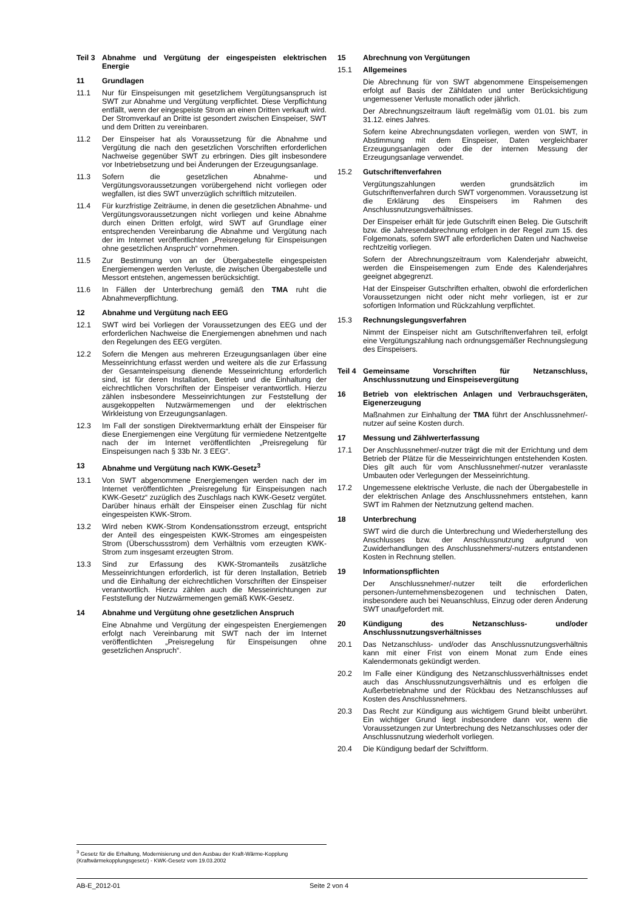Teil 3 Abnahme und Vergütung der eingespeisten elektrischen Energie
11 Grundlagen
11.1 Nur für Einspeisungen mit gesetzlichem Vergütungsanspruch ist SWT zur Abnahme und Vergütung verpflichtet. Diese Verpflichtung entfällt, wenn der eingespeiste Strom an einen Dritten verkauft wird. Der Stromverkauf an Dritte ist gesondert zwischen Einspeiser, SWT und dem Dritten zu vereinbaren.
11.2 Der Einspeiser hat als Voraussetzung für die Abnahme und Vergütung die nach den gesetzlichen Vorschriften erforderlichen Nachweise gegenüber SWT zu erbringen. Dies gilt insbesondere vor Inbetriebsetzung und bei Änderungen der Erzeugungsanlage.
11.3 Sofern die gesetzlichen Abnahme- und Vergütungsvoraussetzungen vorübergehend nicht vorliegen oder wegfallen, ist dies SWT unverzüglich schriftlich mitzuteilen.
11.4 Für kurzfristige Zeiträume, in denen die gesetzlichen Abnahme- und Vergütungsvoraussetzungen nicht vorliegen und keine Abnahme durch einen Dritten erfolgt, wird SWT auf Grundlage einer entsprechenden Vereinbarung die Abnahme und Vergütung nach der im Internet veröffentlichten „Preisregelung für Einspeisungen ohne gesetzlichen Anspruch“ vornehmen.
11.5 Zur Bestimmung von an der Übergabestelle eingespeisten Energiemengen werden Verluste, die zwischen Übergabestelle und Messort entstehen, angemessen berücksichtigt.
11.6 In Fällen der Unterbrechung gemäß den TMA ruht die Abnahmeverpflichtung.
12 Abnahme und Vergütung nach EEG
12.1 SWT wird bei Vorliegen der Voraussetzungen des EEG und der erforderlichen Nachweise die Energiemengen abnehmen und nach den Regelungen des EEG vergüten.
12.2 Sofern die Mengen aus mehreren Erzeugungsanlagen über eine Messeinrichtung erfasst werden und weitere als die zur Erfassung der Gesamteinspeisung dienende Messeinrichtung erforderlich sind, ist für deren Installation, Betrieb und die Einhaltung der eichrechtlichen Vorschriften der Einspeiser verantwortlich. Hierzu zählen insbesondere Messeinrichtungen zur Feststellung der ausgekoppelten Nutzwärmemengen und der elektrischen Wirkleistung von Erzeugungsanlagen.
12.3 Im Fall der sonstigen Direktvermarktung erhält der Einspeiser für diese Energiemengen eine Vergütung für vermiedene Netzentgelte nach der im Internet veröffentlichten „Preisregelung für Einspeisungen nach § 33b Nr. 3 EEG“.
13 Abnahme und Vergütung nach KWK-Gesetz<sup>3</sup>
13.1 Von SWT abgenommene Energiemengen werden nach der im Internet veröffentlichten „Preisregelung für Einspeisungen nach KWK-Gesetz“ zuzüglich des Zuschlags nach KWK-Gesetz vergütet. Darüber hinaus erhält der Einspeiser einen Zuschlag für nicht eingespeisten KWK-Strom.
13.2 Wird neben KWK-Strom Kondensationsstrom erzeugt, entspricht der Anteil des eingespeisten KWK-Stromes am eingespeisten Strom (Überschussstrom) dem Verhältnis vom erzeugten KWK-Strom zum insgesamt erzeugten Strom.
13.3 Sind zur Erfassung des KWK-Stromanteils zusätzliche Messeinrichtungen erforderlich, ist für deren Installation, Betrieb und die Einhaltung der eichrechtlichen Vorschriften der Einspeiser verantwortlich. Hierzu zählen auch die Messeinrichtungen zur Feststellung der Nutzwärmemengen gemäß KWK-Gesetz.
14 Abnahme und Vergütung ohne gesetzlichen Anspruch
Eine Abnahme und Vergütung der eingespeisten Energiemengen erfolgt nach Vereinbarung mit SWT nach der im Internet veröffentlichten „Preisregelung für Einspeisungen ohne gesetzlichen Anspruch“.
15 Abrechnung von Vergütungen
15.1 Allgemeines
Die Abrechnung für von SWT abgenommene Einspeisemengen erfolgt auf Basis der Zähldaten und unter Berücksichtigung ungemessener Verluste monatlich oder jährlich.
Der Abrechnungszeitraum läuft regelmäßig vom 01.01. bis zum 31.12. eines Jahres.
Sofern keine Abrechnungsdaten vorliegen, werden von SWT, in Abstimmung mit dem Einspeiser, Daten vergleichbarer Erzeugungsanlagen oder die der internen Messung der Erzeugungsanlage verwendet.
15.2 Gutschriftenverfahren
Vergütungszahlungen werden grundsätzlich im Gutschriftenverfahren durch SWT vorgenommen. Voraussetzung ist die Erklärung des Einspeisers im Rahmen des Anschlussnutzungsverhältnisses.
Der Einspeiser erhält für jede Gutschrift einen Beleg. Die Gutschrift bzw. die Jahresendabrechnung erfolgen in der Regel zum 15. des Folgemonats, sofern SWT alle erforderlichen Daten und Nachweise rechtzeitig vorliegen.
Sofern der Abrechnungszeitraum vom Kalenderjahr abweicht, werden die Einspeisemengen zum Ende des Kalenderjahres geeignet abgegrenzt.
Hat der Einspeiser Gutschriften erhalten, obwohl die erforderlichen Voraussetzungen nicht oder nicht mehr vorliegen, ist er zur sofortigen Information und Rückzahlung verpflichtet.
15.3 Rechnungslegungsverfahren
Nimmt der Einspeiser nicht am Gutschriftenverfahren teil, erfolgt eine Vergütungszahlung nach ordnungsgemäßer Rechnungslegung des Einspeisers.
Teil 4 Gemeinsame Vorschriften für Netzanschluss, Anschlussnutzung und Einspeisevergütung
16 Betrieb von elektrischen Anlagen und Verbrauchsgeräten, Eigenerzeugung
Maßnahmen zur Einhaltung der TMA führt der Anschlussnehmer/-nutzer auf seine Kosten durch.
17 Messung und Zählwerterfassung
17.1 Der Anschlussnehmer/-nutzer trägt die mit der Errichtung und dem Betrieb der Plätze für die Messeinrichtungen entstehenden Kosten. Dies gilt auch für vom Anschlussnehmer/-nutzer veranlasste Umbauten oder Verlegungen der Messeinrichtung.
17.2 Ungemessene elektrische Verluste, die nach der Übergabestelle in der elektrischen Anlage des Anschlussnehmers entstehen, kann SWT im Rahmen der Netznutzung geltend machen.
18 Unterbrechung
SWT wird die durch die Unterbrechung und Wiederherstellung des Anschlusses bzw. der Anschlussnutzung aufgrund von Zuwiderhandlungen des Anschlussnehmers/-nutzers entstandenen Kosten in Rechnung stellen.
19 Informationspflichten
Der Anschlussnehmer/-nutzer teilt die erforderlichen personen-/unternehmensbezogenen und technischen Daten, insbesondere auch bei Neuanschluss, Einzug oder deren Änderung SWT unaufgefordert mit.
20 Kündigung des Netzanschluss- und/oder Anschlussnutzungsverhältnisses
20.1 Das Netzanschluss- und/oder das Anschlussnutzungsverhältnis kann mit einer Frist von einem Monat zum Ende eines Kalendermonats gekündigt werden.
20.2 Im Falle einer Kündigung des Netzanschlussverhältnisses endet auch das Anschlussnutzungsverhältnis und es erfolgen die Außerbetriebnahme und der Rückbau des Netzanschlusses auf Kosten des Anschlussnehmers.
20.3 Das Recht zur Kündigung aus wichtigem Grund bleibt unberührt. Ein wichtiger Grund liegt insbesondere dann vor, wenn die Voraussetzungen zur Unterbrechung des Netzanschlusses oder der Anschlussnutzung wiederholt vorliegen.
20.4 Die Kündigung bedarf der Schriftform.
<sup>3</sup> Gesetz für die Erhaltung, Modernisierung und den Ausbau der Kraft-Wärme-Kopplung (Kraftwärmekopplungsgesetz) - KWK-Gesetz vom 19.03.2002
AB-E_2012-01 Seite 2 von 4